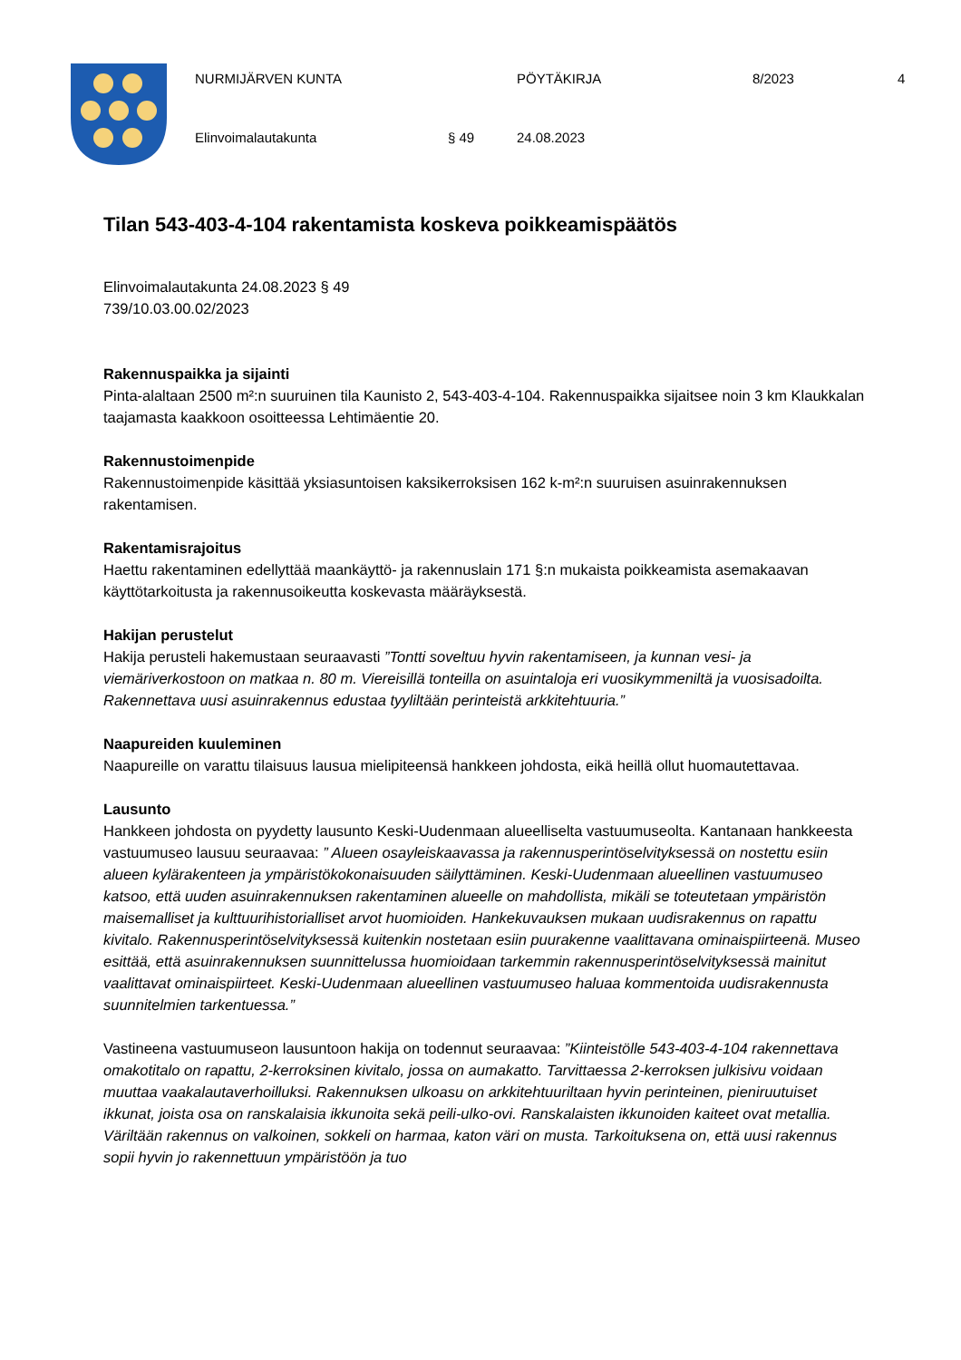NURMIJÄRVEN KUNTA PÖYTÄKIRJA 8/2023 4
Elinvoimalautakunta § 49 24.08.2023
Tilan 543-403-4-104 rakentamista koskeva poikkeamispäätös
Elinvoimalautakunta 24.08.2023 § 49
739/10.03.00.02/2023
Rakennuspaikka ja sijainti
Pinta-alaltaan 2500 m²:n suuruinen tila Kaunisto 2, 543-403-4-104. Rakennuspaikka sijaitsee noin 3 km Klaukkalan taajamasta kaakkoon osoitteessa Lehtimäentie 20.
Rakennustoimenpide
Rakennustoimenpide käsittää yksiasuntoisen kaksikerroksisen 162 k-m²:n suuruisen asuinrakennuksen rakentamisen.
Rakentamisrajoitus
Haettu rakentaminen edellyttää maankäyttö- ja rakennuslain 171 §:n mukaista poikkeamista asemakaavan käyttötarkoitusta ja rakennusoikeutta koskevasta määräyksestä.
Hakijan perustelut
Hakija perusteli hakemustaan seuraavasti ”Tontti soveltuu hyvin rakentamiseen, ja kunnan vesi- ja viemäriverkostoon on matkaa n. 80 m. Viereisillä tonteilla on asuintaloja eri vuosikymmeniltä ja vuosisadoilta. Rakennettava uusi asuinrakennus edustaa tyyliltään perinteistä arkkitehtuuria.”
Naapureiden kuuleminen
Naapureille on varattu tilaisuus lausua mielipiteensä hankkeen johdosta, eikä heillä ollut huomautettavaa.
Lausunto
Hankkeen johdosta on pyydetty lausunto Keski-Uudenmaan alueelliselta vastuumuseolta. Kantanaan hankkeesta vastuumuseo lausuu seuraavaa: ” Alueen osayleiskaavassa ja rakennusperintöselvityksessä on nostettu esiin alueen kylärakenteen ja ympäristökokonaisuuden säilyttäminen. Keski-Uudenmaan alueellinen vastuumuseo katsoo, että uuden asuinrakennuksen rakentaminen alueelle on mahdollista, mikäli se toteutetaan ympäristön maisemalliset ja kulttuurihistorialliset arvot huomioiden. Hankekuvauksen mukaan uudisrakennus on rapattu kivitalo. Rakennusperintöselvityksessä kuitenkin nostetaan esiin puurakenne vaalittavana ominaispiirteenä. Museo esittää, että asuinrakennuksen suunnittelussa huomioidaan tarkemmin rakennusperintöselvityksessä mainitut vaalittavat ominaispiirteet. Keski-Uudenmaan alueellinen vastuumuseo haluaa kommentoida uudisrakennusta suunnitelmien tarkentuessa.”
Vastineena vastuumuseon lausuntoon hakija on todennut seuraavaa: ”Kiinteistölle 543-403-4-104 rakennettava omakotitalo on rapattu, 2-kerroksinen kivitalo, jossa on aumakatto. Tarvittaessa 2-kerroksen julkisivu voidaan muuttaa vaakalautaverhoilluksi. Rakennuksen ulkoasu on arkkitehtuuriltaan hyvin perinteinen, pieniruutuiset ikkunat, joista osa on ranskalaisia ikkunoita sekä peili-ulko-ovi. Ranskalaisten ikkunoiden kaiteet ovat metallia. Väriltään rakennus on valkoinen, sokkeli on harmaa, katon väri on musta. Tarkoituksena on, että uusi rakennus sopii hyvin jo rakennettuun ympäristöön ja tuo